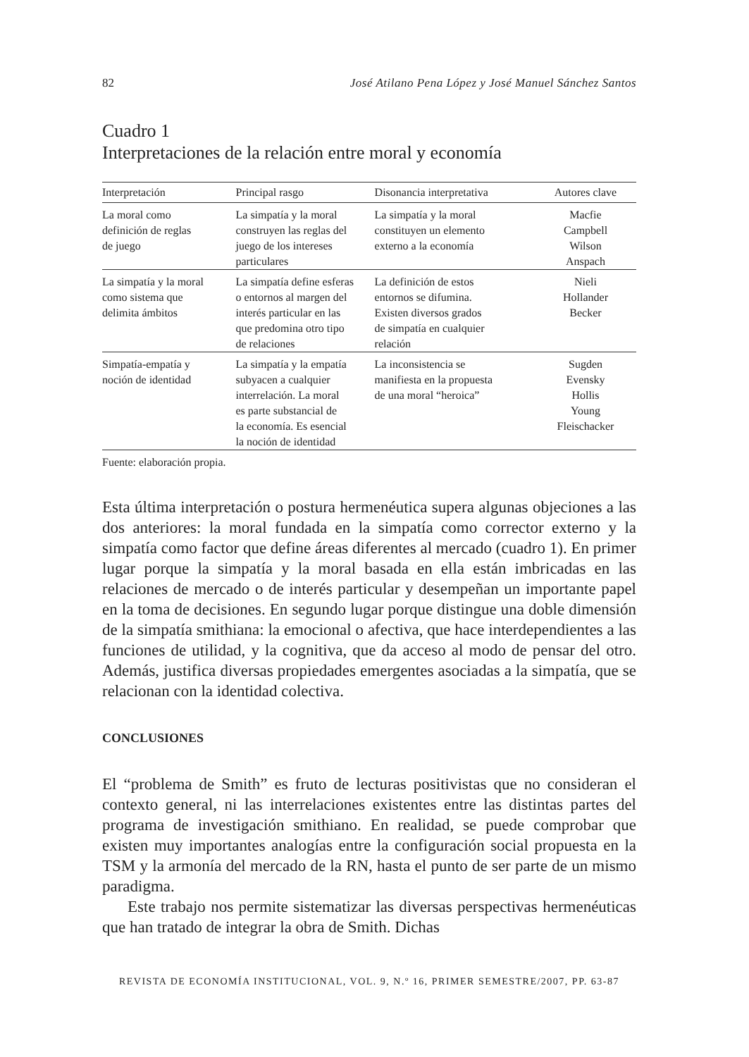82 José Atilano Pena López y José Manuel Sánchez Santos
Cuadro 1
Interpretaciones de la relación entre moral y economía
| Interpretación | Principal rasgo | Disonancia interpretativa | Autores clave |
| --- | --- | --- | --- |
| La moral como definición de reglas de juego | La simpatía y la moral construyen las reglas del juego de los intereses particulares | La simpatía y la moral constituyen un elemento externo a la economía | Macfie Campbell Wilson Anspach |
| La simpatía y la moral como sistema que delimita ámbitos | La simpatía define esferas o entornos al margen del interés particular en las que predomina otro tipo de relaciones | La definición de estos entornos se difumina. Existen diversos grados de simpatía en cualquier relación | Nieli Hollander Becker |
| Simpatía-empatía y noción de identidad | La simpatía y la empatía subyacen a cualquier interrelación. La moral es parte substancial de la economía. Es esencial la noción de identidad | La inconsistencia se manifiesta en la propuesta de una moral “heroica” | Sugden Evensky Hollis Young Fleischacker |
Fuente: elaboración propia.
Esta última interpretación o postura hermenéutica supera algunas objeciones a las dos anteriores: la moral fundada en la simpatía como corrector externo y la simpatía como factor que define áreas diferentes al mercado (cuadro 1). En primer lugar porque la simpatía y la moral basada en ella están imbricadas en las relaciones de mercado o de interés particular y desempeñan un importante papel en la toma de decisiones. En segundo lugar porque distingue una doble dimensión de la simpatía smithiana: la emocional o afectiva, que hace interdependientes a las funciones de utilidad, y la cognitiva, que da acceso al modo de pensar del otro. Además, justifica diversas propiedades emergentes asociadas a la simpatía, que se relacionan con la identidad colectiva.
CONCLUSIONES
El “problema de Smith” es fruto de lecturas positivistas que no consideran el contexto general, ni las interrelaciones existentes entre las distintas partes del programa de investigación smithiano. En realidad, se puede comprobar que existen muy importantes analogías entre la configuración social propuesta en la TSM y la armonía del mercado de la RN, hasta el punto de ser parte de un mismo paradigma.
Este trabajo nos permite sistematizar las diversas perspectivas hermenéuticas que han tratado de integrar la obra de Smith. Dichas
REVISTA DE ECONOMÍA INSTITUCIONAL, VOL. 9, N.º 16, PRIMER SEMESTRE/2007, PP. 63-87